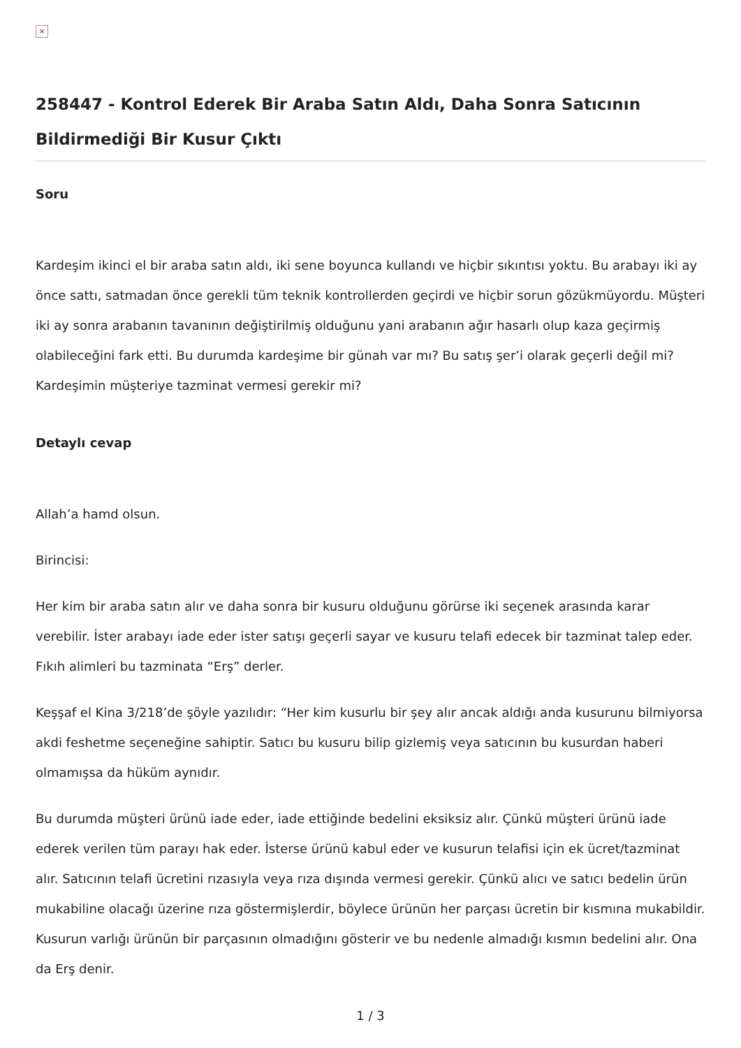×
258447 - Kontrol Ederek Bir Araba Satın Aldı, Daha Sonra Satıcının Bildirmediği Bir Kusur Çıktı
Soru
Kardeşim ikinci el bir araba satın aldı, iki sene boyunca kullandı ve hiçbir sıkıntısı yoktu. Bu arabayı iki ay önce sattı, satmadan önce gerekli tüm teknik kontrollerden geçirdi ve hiçbir sorun gözükmüyordu. Müşteri iki ay sonra arabanın tavanının değiştirilmiş olduğunu yani arabanın ağır hasarlı olup kaza geçirmiş olabileceğini fark etti. Bu durumda kardeşime bir günah var mı? Bu satış şer’i olarak geçerli değil mi? Kardeşimin müşteriye tazminat vermesi gerekir mi?
Detaylı cevap
Allah’a hamd olsun.
Birincisi:
Her kim bir araba satın alır ve daha sonra bir kusuru olduğunu görürse iki seçenek arasında karar verebilir. İster arabayı iade eder ister satışı geçerli sayar ve kusuru telafi edecek bir tazminat talep eder. Fıkıh alimleri bu tazminata “Erş” derler.
Keşşaf el Kina 3/218’de şöyle yazılıdır: “Her kim kusurlu bir şey alır ancak aldığı anda kusurunu bilmiyorsa akdi feshetme seçeneğine sahiptir. Satıcı bu kusuru bilip gizlemiş veya satıcının bu kusurdan haberi olmamışsa da hüküm aynıdır.
Bu durumda müşteri ürünü iade eder, iade ettiğinde bedelini eksiksiz alır. Çünkü müşteri ürünü iade ederek verilen tüm parayı hak eder. İsterse ürünü kabul eder ve kusurun telafisi için ek ücret/tazminat alır. Satıcının telafi ücretini rızasıyla veya rıza dışında vermesi gerekir. Çünkü alıcı ve satıcı bedelin ürün mukabiline olacağı üzerine rıza göstermişlerdir, böylece ürünün her parçası ücretin bir kısmına mukabildir. Kusurun varlığı ürünün bir parçasının olmadığını gösterir ve bu nedenle almadığı kısmın bedelini alır. Ona da Erş denir.
1 / 3